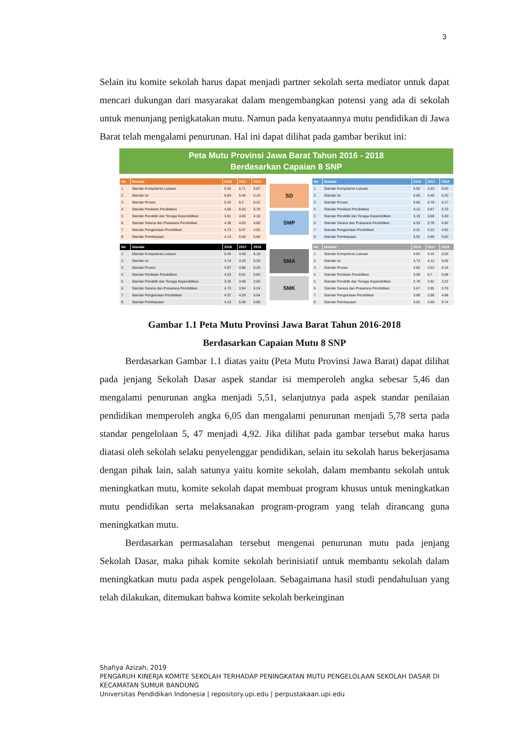3
Selain itu komite sekolah harus dapat menjadi partner sekolah serta mediator untuk dapat mencari dukungan dari masyarakat dalam mengembangkan potensi yang ada di sekolah untuk menunjang penigkatakan mutu. Namun pada kenyataannya mutu pendidikan di Jawa Barat telah mengalami penurunan. Hal ini dapat dilihat pada gambar berikut ini:
Peta Mutu Provinsi Jawa Barat Tahun 2016 - 2018
Berdasarkan Capaian 8 SNP
| No | Standar | 2016 | 2017 | 2018 |
| --- | --- | --- | --- | --- |
| 1 | Standar Kompetensi Lulusan | 5.55 | 5.71 | 5.87 |
| 2 | Standar Isi | 5.04 | 5.46 | 5.15 |
| 3 | Standar Proses | 5.25 | 6.2 | 6.22 |
| 4 | Standar Penilaian Pendidikan | 4.55 | 6.03 | 5.78 |
| 5 | Standar Pendidik dan Tenaga Kependidikan | 3.61 | 4.05 | 4.10 |
| 6 | Standar Sarana dan Prasarana Pendidikan | 4.38 | 4.03 | 4.80 |
| 7 | Standar Pengelolaan Pendidikan | 4.73 | 5.47 | 4.92 |
| 8 | Standar Pembiayaan | 4.13 | 5.58 | 5.66 |
SD
SMP
| No | Standar | 2016 | 2017 | 2018 |
| --- | --- | --- | --- | --- |
| 1 | Standar Kompetensi Lulusan | 4.92 | 4.33 | 6.00 |
| 2 | Standar Isi | 4.65 | 4.48 | 5.20 |
| 3 | Standar Proses | 4.95 | 4.79 | 6.17 |
| 4 | Standar Penilaian Pendidikan | 4.12 | 5.87 | 5.70 |
| 5 | Standar Pendidik dan Tenaga Kependidikan | 3.18 | 3.68 | 3.40 |
| 6 | Standar Sarana dan Prasarana Pendidikan | 4.53 | 3.79 | 4.92 |
| 7 | Standar Pengelolaan Pendidikan | 4.31 | 4.22 | 4.92 |
| 8 | Standar Pembiayaan | 3.91 | 4.68 | 5.60 |
| No | Standar | 2016 | 2017 | 2018 |
| --- | --- | --- | --- | --- |
| 1 | Standar Kompetensi Lulusan | 5.45 | 4.49 | 6.16 |
| 2 | Standar Isi | 4.74 | 4.33 | 5.29 |
| 3 | Standar Proses | 4.97 | 4.88 | 6.26 |
| 4 | Standar Penilaian Pendidikan | 4.23 | 5.91 | 5.84 |
| 5 | Standar Pendidik dan Tenaga Kependidikan | 3.35 | 3.68 | 3.55 |
| 6 | Standar Sarana dan Prasarana Pendidikan | 4.73 | 3.94 | 5.24 |
| 7 | Standar Pengelolaan Pendidikan | 4.37 | 4.29 | 5.04 |
| 8 | Standar Pembiayaan | 4.13 | 5.58 | 5.69 |
SMA
SMK
| No | Standar | 2016 | 2017 | 2018 |
| --- | --- | --- | --- | --- |
| 1 | Standar Kompetensi Lulusan | 4.64 | 4.16 | 6.03 |
| 2 | Standar Isi | 4.73 | 4.12 | 5.05 |
| 3 | Standar Proses | 4.82 | 4.53 | 6.16 |
| 4 | Standar Penilaian Pendidikan | 3.98 | 5.7 | 5.68 |
| 5 | Standar Pendidik dan Tenaga Kependidikan | 2.78 | 2.92 | 3.22 |
| 6 | Standar Sarana dan Prasarana Pendidikan | 3.67 | 2.85 | 3.76 |
| 7 | Standar Pengelolaan Pendidikan | 3.89 | 3.98 | 4.88 |
| 8 | Standar Pembiayaan | 3.62 | 4.59 | 5.74 |
Gambar 1.1 Peta Mutu Provinsi Jawa Barat Tahun 2016-2018
Berdasarkan Capaian Mutu 8 SNP
Berdasarkan Gambar 1.1 diatas yaitu (Peta Mutu Provinsi Jawa Barat) dapat dilihat pada jenjang Sekolah Dasar aspek standar isi memperoleh angka sebesar 5,46 dan mengalami penurunan angka menjadi 5,51, selanjutnya pada aspek standar penilaian pendidikan memperoleh angka 6,05 dan mengalami penurunan menjadi 5,78 serta pada standar pengelolaan 5, 47 menjadi 4,92. Jika dilihat pada gambar tersebut maka harus diatasi oleh sekolah selaku penyelenggar pendidikan, selain itu sekolah harus bekerjasama dengan pihak lain, salah satunya yaitu komite sekolah, dalam membantu sekolah untuk meningkatkan mutu, komite sekolah dapat membuat program khusus untuk meningkatkan mutu pendidikan serta melaksanakan program-program yang telah dirancang guna meningkatkan mutu.
Berdasarkan permasalahan tersebut mengenai penurunan mutu pada jenjang Sekolah Dasar, maka pihak komite sekolah berinisiatif untuk membantu sekolah dalam meningkatkan mutu pada aspek pengelolaan. Sebagaimana hasil studi pendahuluan yang telah dilakukan, ditemukan bahwa komite sekolah berkeinginan
Shafiya Azizah, 2019
PENGARUH KINERJA KOMITE SEKOLAH TERHADAP PENINGKATAN MUTU PENGELOLAAN SEKOLAH DASAR DI KECAMATAN SUMUR BANDUNG
Universitas Pendidikan Indonesia | repository.upi.edu | perpustakaan.upi.edu